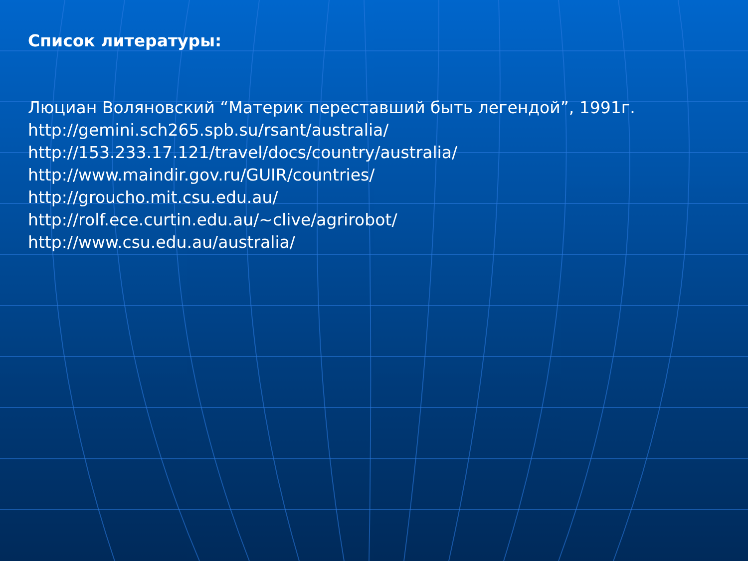Список литературы:
Люциан Воляновский “Материк переставший быть легендой”, 1991г.
http://gemini.sch265.spb.su/rsant/australia/
http://153.233.17.121/travel/docs/country/australia/
http://www.maindir.gov.ru/GUIR/countries/
http://groucho.mit.csu.edu.au/
http://rolf.ece.curtin.edu.au/~clive/agrirobot/
http://www.csu.edu.au/australia/